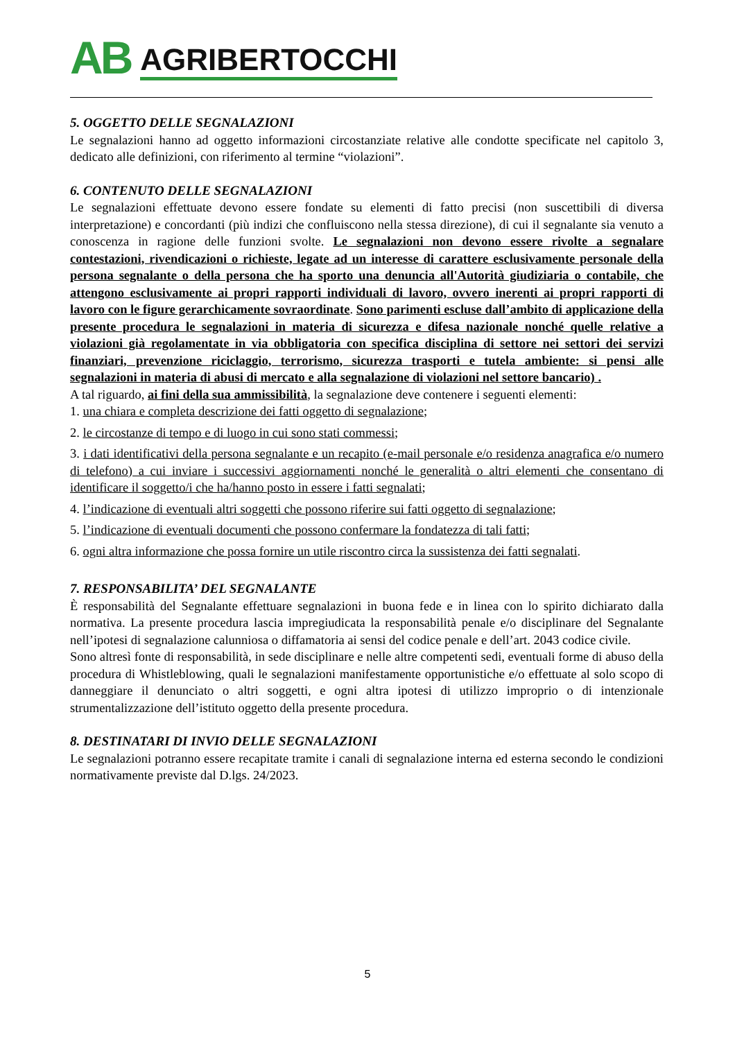AB AGRIBERTOCCHI
5. OGGETTO DELLE SEGNALAZIONI
Le segnalazioni hanno ad oggetto informazioni circostanziate relative alle condotte specificate nel capitolo 3, dedicato alle definizioni, con riferimento al termine “violazioni”.
6. CONTENUTO DELLE SEGNALAZIONI
Le segnalazioni effettuate devono essere fondate su elementi di fatto precisi (non suscettibili di diversa interpretazione) e concordanti (più indizi che confluiscono nella stessa direzione), di cui il segnalante sia venuto a conoscenza in ragione delle funzioni svolte. Le segnalazioni non devono essere rivolte a segnalare contestazioni, rivendicazioni o richieste, legate ad un interesse di carattere esclusivamente personale della persona segnalante o della persona che ha sporto una denuncia all'Autorità giudiziaria o contabile, che attengono esclusivamente ai propri rapporti individuali di lavoro, ovvero inerenti ai propri rapporti di lavoro con le figure gerarchicamente sovraordinate. Sono parimenti escluse dall’ambito di applicazione della presente procedura le segnalazioni in materia di sicurezza e difesa nazionale nonché quelle relative a violazioni già regolamentate in via obbligatoria con specifica disciplina di settore nei settori dei servizi finanziari, prevenzione riciclaggio, terrorismo, sicurezza trasporti e tutela ambiente: si pensi alle segnalazioni in materia di abusi di mercato e alla segnalazione di violazioni nel settore bancario) .
A tal riguardo, ai fini della sua ammissibilità, la segnalazione deve contenere i seguenti elementi:
1. una chiara e completa descrizione dei fatti oggetto di segnalazione;
2. le circostanze di tempo e di luogo in cui sono stati commessi;
3. i dati identificativi della persona segnalante e un recapito (e-mail personale e/o residenza anagrafica e/o numero di telefono) a cui inviare i successivi aggiornamenti nonché le generalità o altri elementi che consentano di identificare il soggetto/i che ha/hanno posto in essere i fatti segnalati;
4. l’indicazione di eventuali altri soggetti che possono riferire sui fatti oggetto di segnalazione;
5. l’indicazione di eventuali documenti che possono confermare la fondatezza di tali fatti;
6. ogni altra informazione che possa fornire un utile riscontro circa la sussistenza dei fatti segnalati.
7. RESPONSABILITA’ DEL SEGNALANTE
È responsabilità del Segnalante effettuare segnalazioni in buona fede e in linea con lo spirito dichiarato dalla normativa. La presente procedura lascia impregiudicata la responsabilità penale e/o disciplinare del Segnalante nell’ipotesi di segnalazione calunniosa o diffamatoria ai sensi del codice penale e dell’art. 2043 codice civile.
Sono altresì fonte di responsabilità, in sede disciplinare e nelle altre competenti sedi, eventuali forme di abuso della procedura di Whistleblowing, quali le segnalazioni manifestamente opportunistiche e/o effettuate al solo scopo di danneggiare il denunciato o altri soggetti, e ogni altra ipotesi di utilizzo improprio o di intenzionale strumentalizzazione dell’istituto oggetto della presente procedura.
8. DESTINATARI DI INVIO DELLE SEGNALAZIONI
Le segnalazioni potranno essere recapitate tramite i canali di segnalazione interna ed esterna secondo le condizioni normativamente previste dal D.lgs. 24/2023.
5